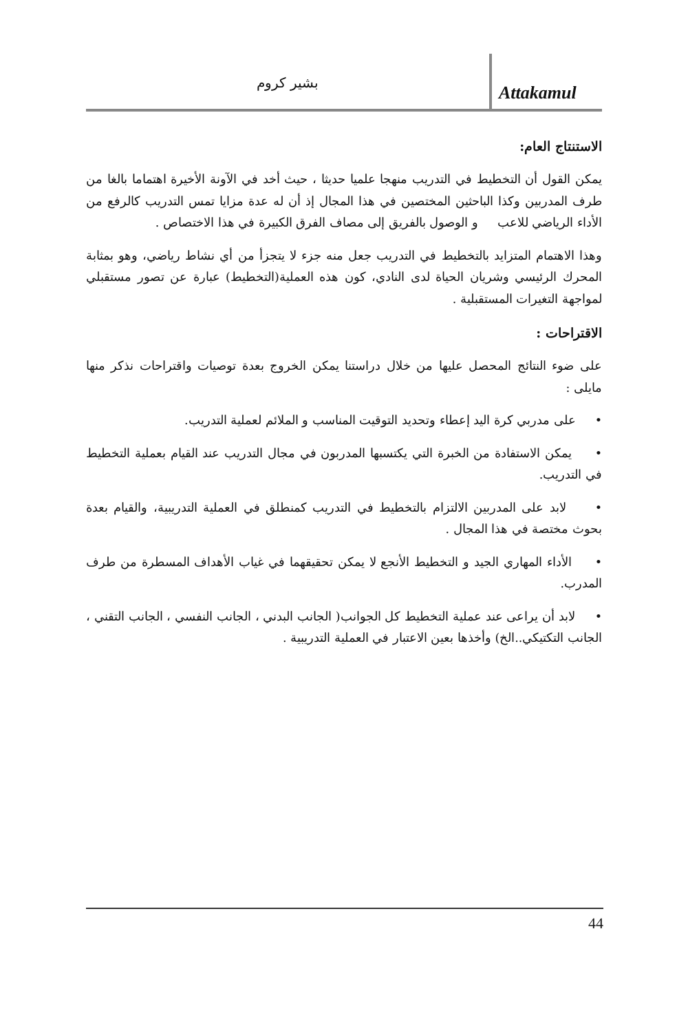بشير كروم
Attakamul
الاستنتاج العام:
يمكن القول أن التخطيط في التدريب منهجا علميا حديثا ، حيث أخد في الآونة الأخيرة اهتماما بالغا من طرف المدربين وكذا الباحثين المختصين في هذا المجال إذ أن له عدة مزايا تمس التدريب كالرفع من الأداء الرياضي للاعب و الوصول بالفريق إلى مصاف الفرق الكبيرة في هذا الاختصاص .
وهذا الاهتمام المتزايد بالتخطيط في التدريب جعل منه جزء لا يتجزأ من أي نشاط رياضي، وهو بمثابة المحرك الرئيسي وشريان الحياة لدى النادي، كون هذه العملية(التخطيط) عبارة عن تصور مستقبلي لمواجهة التغيرات المستقبلية .
الاقتراحات :
على ضوء النتائج المحصل عليها من خلال دراستنا يمكن الخروج بعدة توصيات واقتراحات نذكر منها مايلى :
• على مدربي كرة اليد إعطاء وتحديد التوقيت المناسب و الملائم لعملية التدريب.
• يمكن الاستفادة من الخبرة التي يكتسبها المدربون في مجال التدريب عند القيام بعملية التخطيط في التدريب.
• لابد على المدربين الالتزام بالتخطيط في التدريب كمنطلق في العملية التدريبية، والقيام بعدة بحوث مختصة في هذا المجال .
• الأداء المهاري الجيد و التخطيط الأنجع لا يمكن تحقيقهما في غياب الأهداف المسطرة من طرف المدرب.
• لابد أن يراعى عند عملية التخطيط كل الجوانب( الجانب البدني ، الجانب النفسي ، الجانب التقني ، الجانب التكتيكي..الخ) وأخذها بعين الاعتبار في العملية التدريبية .
44